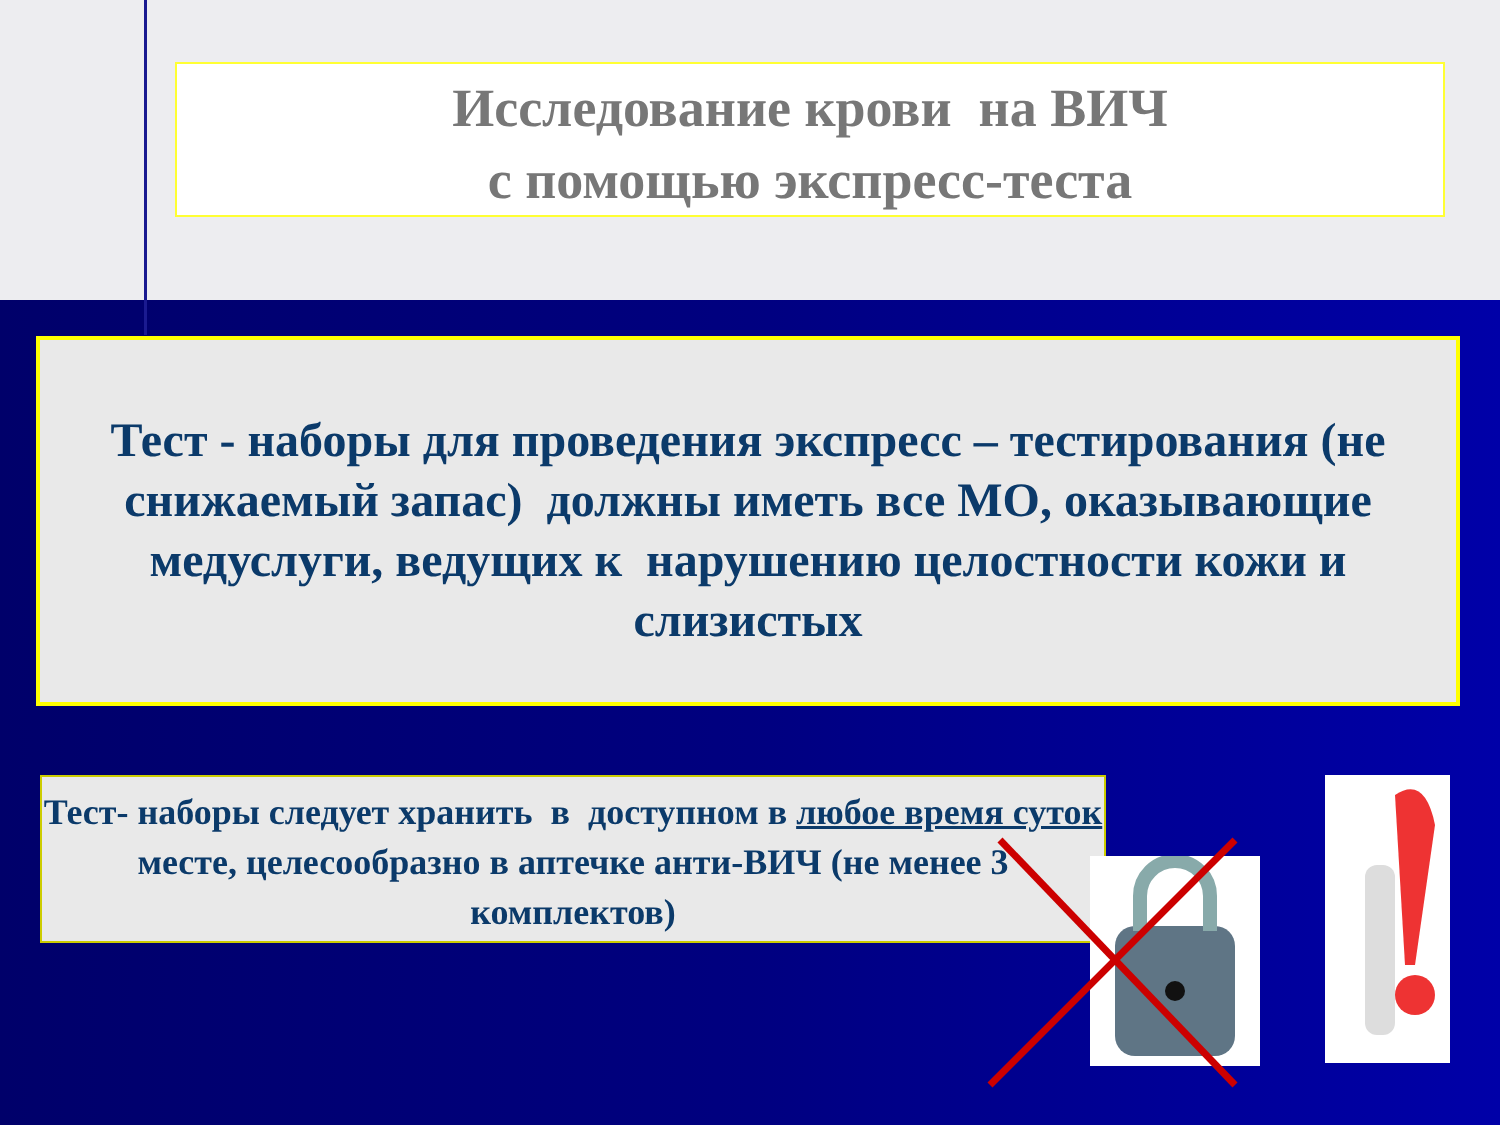Исследование крови на ВИЧ
с помощью экспресс-теста
Тест - наборы для проведения экспресс – тестирования (не снижаемый запас) должны иметь все МО, оказывающие медуслуги, ведущих к нарушению целостности кожи и слизистых
Тест- наборы следует хранить в доступном в любое время суток месте, целесообразно в аптечке анти-ВИЧ (не менее 3 комплектов)